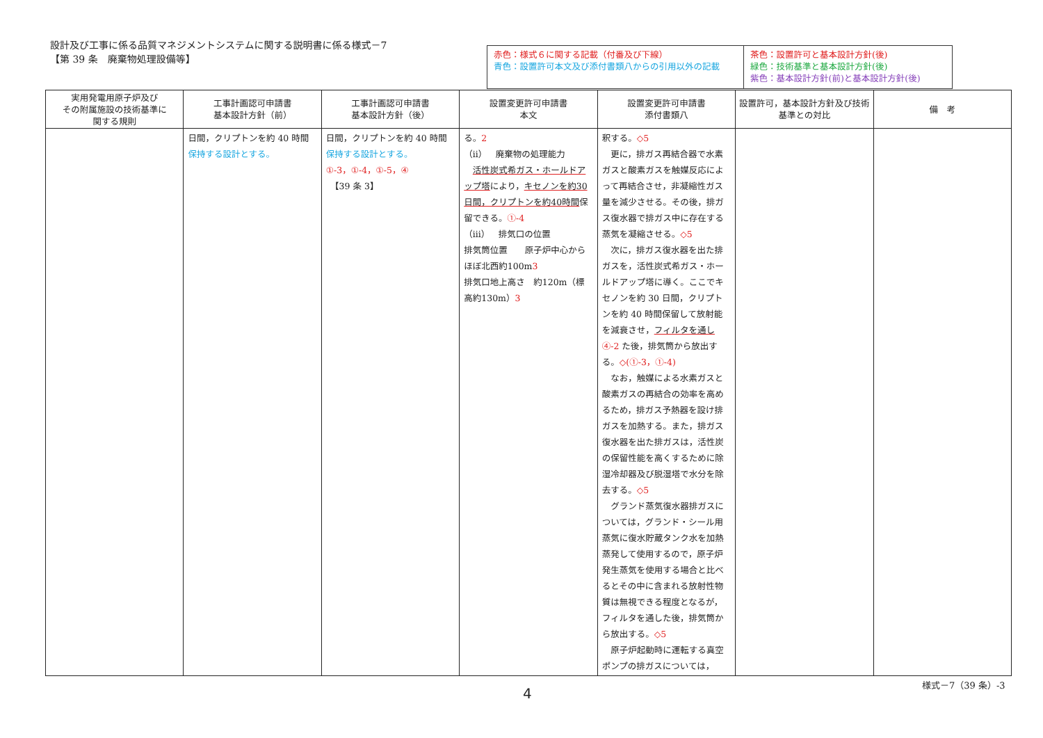設計及び工事に係る品質マネジメントシステムに関する説明書に係る様式－7
【第 39 条　廃棄物処理設備等】
赤色：様式６に関する記載（付番及び下線）
青色：設置許可本文及び添付書類八からの引用以外の記載
茶色：設置許可と基本設計方針(後)
緑色：技術基準と基本設計方針(後)
紫色：基本設計方針(前)と基本設計方針(後)
| 実用発電用原子炉及び その附属施設の技術基準に 関する規則 | 工事計画認可申請書 基本設計方針（前） | 工事計画認可申請書 基本設計方針（後） | 設置変更許可申請書 本文 | 設置変更許可申請書 添付書類八 | 設置許可，基本設計方針及び技術基準との対比 | 備 考 |
| --- | --- | --- | --- | --- | --- | --- |
| | 日間，クリプトンを約 40 時間 保持する設計とする。 | 日間，クリプトンを約 40 時間 保持する設計とする。 ①-3，①-4，①-5，④ 【39 条 3】 | る。 2 （ⅱ） 廃棄物の処理能力 活性炭式希ガス・ホールドアップ塔 により， キセノンを約30日間，クリプトンを約40時間 保留できる。 ①-4 （ⅲ） 排気口の位置 排気筒位置 原子炉中心からほぼ北西約100m 3 排気口地上高さ 約120m（標高約130m） 3 | 釈する。 ◇5 更に，排ガス再結合器で水素ガスと酸素ガスを触媒反応によって再結合させ，非凝縮性ガス量を減少させる。その後，排ガス復水器で排ガス中に存在する蒸気を凝縮させる。 ◇5 次に，排ガス復水器を出た排ガスを，活性炭式希ガス・ホールドアップ塔に導く。ここでキセノンを約 30 日間，クリプトンを約 40 時間保留して放射能を減衰させ， フィルタを通し ④-2 た後，排気筒から放出する。 ◇(①-3，①-4) なお，触媒による水素ガスと酸素ガスの再結合の効率を高めるため，排ガス予熱器を設け排ガスを加熱する。また，排ガス復水器を出た排ガスは，活性炭の保留性能を高くするために除湿冷却器及び脱湿塔で水分を除去する。 ◇5 グランド蒸気復水器排ガスについては，グランド・シール用蒸気に復水貯蔵タンク水を加熱蒸発して使用するので，原子炉発生蒸気を使用する場合と比べるとその中に含まれる放射性物質は無視できる程度となるが，フィルタを通した後，排気筒から放出する。 ◇5 原子炉起動時に運転する真空ポンプの排ガスについては， | | |
様式－7（39 条）-3
4